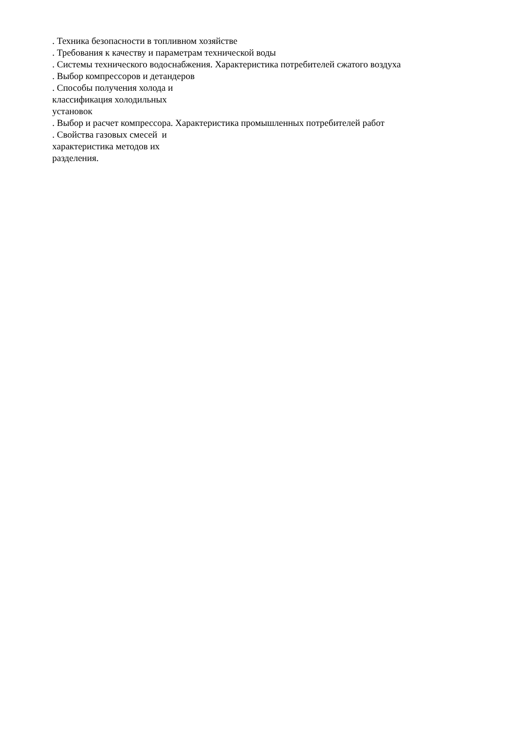. Техника безопасности в топливном хозяйстве
. Требования к качеству и параметрам технической воды
. Системы технического водоснабжения. Характеристика потребителей сжатого воздуха
. Выбор компрессоров и детандеров
. Способы получения холода и
классификация холодильных
установок
. Выбор и расчет компрессора. Характеристика промышленных потребителей работ
. Свойства газовых смесей и
характеристика методов их
разделения.